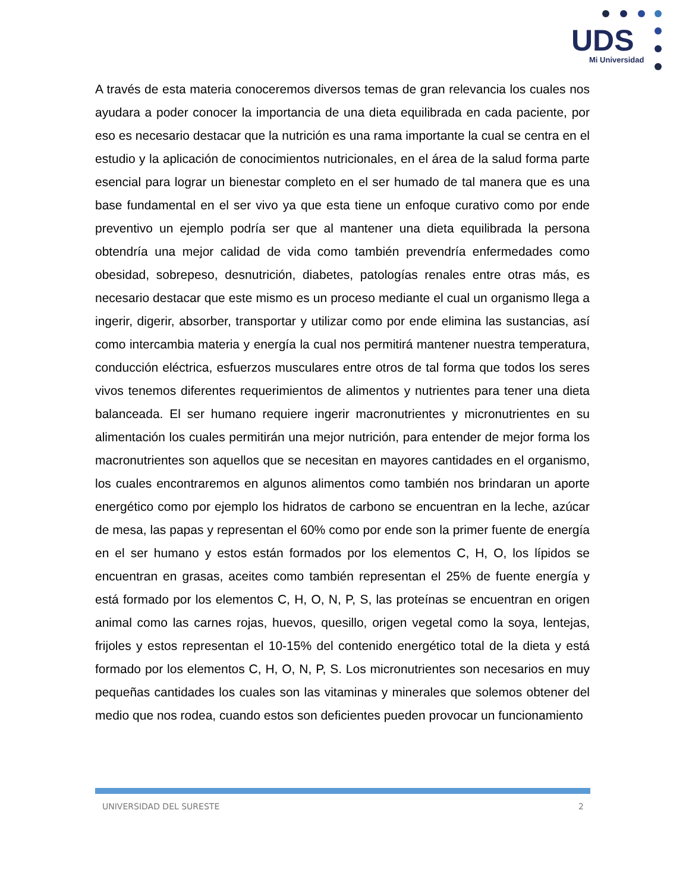UDS
Mi Universidad
A través de esta materia conoceremos diversos temas de gran relevancia los cuales nos ayudara a poder conocer la importancia de una dieta equilibrada en cada paciente, por eso es necesario destacar que la nutrición es una rama importante la cual se centra en el estudio y la aplicación de conocimientos nutricionales, en el área de la salud forma parte esencial para lograr un bienestar completo en el ser humado de tal manera que es una base fundamental en el ser vivo ya que esta tiene un enfoque curativo como por ende preventivo un ejemplo podría ser que al mantener una dieta equilibrada la persona obtendría una mejor calidad de vida como también prevendría enfermedades como obesidad, sobrepeso, desnutrición, diabetes, patologías renales entre otras más, es necesario destacar que este mismo es un proceso mediante el cual un organismo llega a ingerir, digerir, absorber, transportar y utilizar como por ende elimina las sustancias, así como intercambia materia y energía la cual nos permitirá mantener nuestra temperatura, conducción eléctrica, esfuerzos musculares entre otros de tal forma que todos los seres vivos tenemos diferentes requerimientos de alimentos y nutrientes para tener una dieta balanceada. El ser humano requiere ingerir macronutrientes y micronutrientes en su alimentación los cuales permitirán una mejor nutrición, para entender de mejor forma los macronutrientes son aquellos que se necesitan en mayores cantidades en el organismo, los cuales encontraremos en algunos alimentos como también nos brindaran un aporte energético como por ejemplo los hidratos de carbono se encuentran en la leche, azúcar de mesa, las papas y representan el 60% como por ende son la primer fuente de energía en el ser humano y estos están formados por los elementos C, H, O, los lípidos se encuentran en grasas, aceites como también representan el 25% de fuente energía y está formado por los elementos C, H, O, N, P, S, las proteínas se encuentran en origen animal como las carnes rojas, huevos, quesillo, origen vegetal como la soya, lentejas, frijoles y estos representan el 10-15% del contenido energético total de la dieta y está formado por los elementos C, H, O, N, P, S. Los micronutrientes son necesarios en muy pequeñas cantidades los cuales son las vitaminas y minerales que solemos obtener del medio que nos rodea, cuando estos son deficientes pueden provocar un funcionamiento
UNIVERSIDAD DEL SURESTE 2